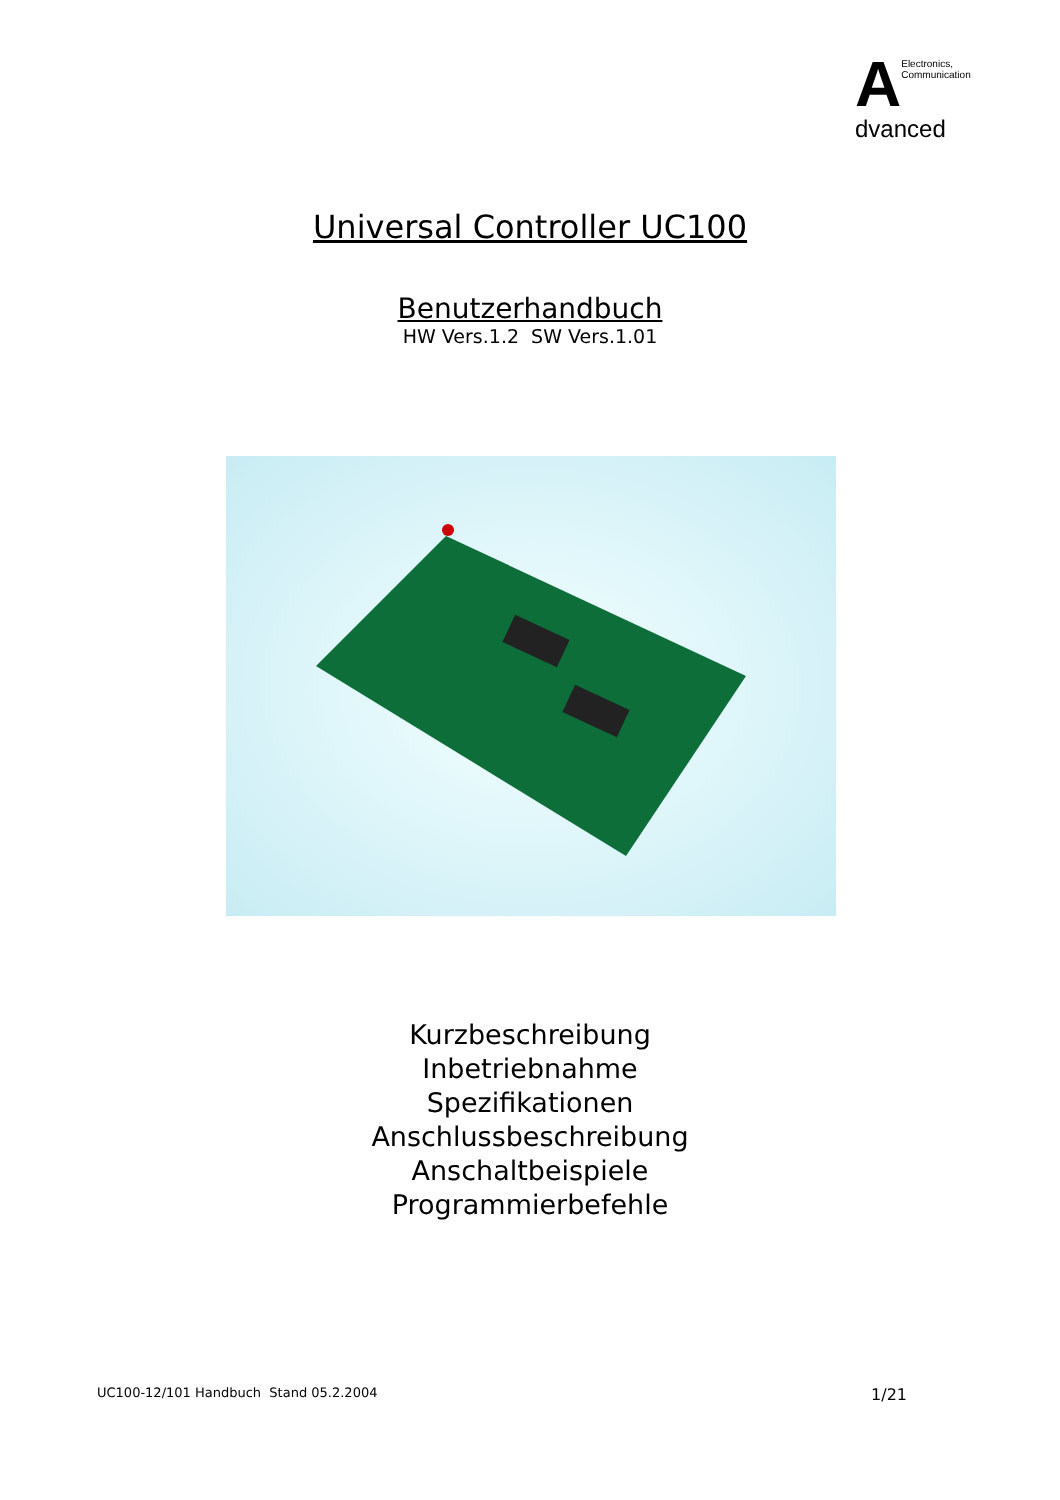A
Electronics,
Communication
dvanced
Universal Controller UC100
Benutzerhandbuch
HW Vers.1.2 SW Vers.1.01
Kurzbeschreibung
Inbetriebnahme
Spezifikationen
Anschlussbeschreibung
Anschaltbeispiele
Programmierbefehle
UC100-12/101 Handbuch Stand 05.2.2004 1/21